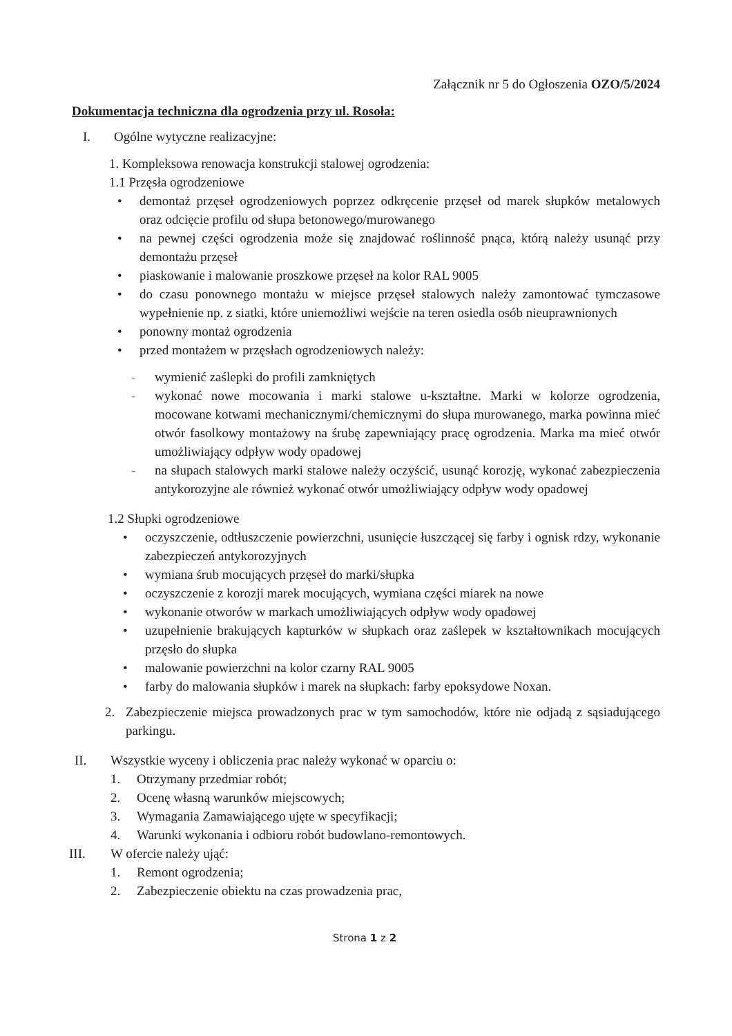Załącznik nr 5 do Ogłoszenia OZO/5/2024
Dokumentacja techniczna dla ogrodzenia przy ul. Rosoła:
I. Ogólne wytyczne realizacyjne:
1. Kompleksowa renowacja konstrukcji stalowej ogrodzenia:
1.1 Przęsła ogrodzeniowe
• demontaż przęseł ogrodzeniowych poprzez odkręcenie przęseł od marek słupków metalowych oraz odcięcie profilu od słupa betonowego/murowanego
• na pewnej części ogrodzenia może się znajdować roślinność pnąca, którą należy usunąć przy demontażu przęseł
• piaskowanie i malowanie proszkowe przęseł na kolor RAL 9005
• do czasu ponownego montażu w miejsce przęseł stalowych należy zamontować tymczasowe wypełnienie np. z siatki, które uniemożliwi wejście na teren osiedla osób nieuprawnionych
• ponowny montaż ogrodzenia
• przed montażem w przęsłach ogrodzeniowych należy:
- wymienić zaślepki do profili zamkniętych
- wykonać nowe mocowania i marki stalowe u-kształtne. Marki w kolorze ogrodzenia, mocowane kotwami mechanicznymi/chemicznymi do słupa murowanego, marka powinna mieć otwór fasolkowy montażowy na śrubę zapewniający pracę ogrodzenia. Marka ma mieć otwór umożliwiający odpływ wody opadowej
- na słupach stalowych marki stalowe należy oczyścić, usunąć korozję, wykonać zabezpieczenia antykorozyjne ale również wykonać otwór umożliwiający odpływ wody opadowej
1.2 Słupki ogrodzeniowe
• oczyszczenie, odtłuszczenie powierzchni, usunięcie łuszczącej się farby i ognisk rdzy, wykonanie zabezpieczeń antykorozyjnych
• wymiana śrub mocujących przęseł do marki/słupka
• oczyszczenie z korozji marek mocujących, wymiana części miarek na nowe
• wykonanie otworów w markach umożliwiających odpływ wody opadowej
• uzupełnienie brakujących kapturków w słupkach oraz zaślepek w kształtownikach mocujących przęsło do słupka
• malowanie powierzchni na kolor czarny RAL 9005
• farby do malowania słupków i marek na słupkach: farby epoksydowe Noxan.
2. Zabezpieczenie miejsca prowadzonych prac w tym samochodów, które nie odjadą z sąsiadującego parkingu.
II. Wszystkie wyceny i obliczenia prac należy wykonać w oparciu o:
1. Otrzymany przedmiar robót;
2. Ocenę własną warunków miejscowych;
3. Wymagania Zamawiającego ujęte w specyfikacji;
4. Warunki wykonania i odbioru robót budowlano-remontowych.
III. W ofercie należy ująć:
1. Remont ogrodzenia;
2. Zabezpieczenie obiektu na czas prowadzenia prac,
Strona 1 z 2